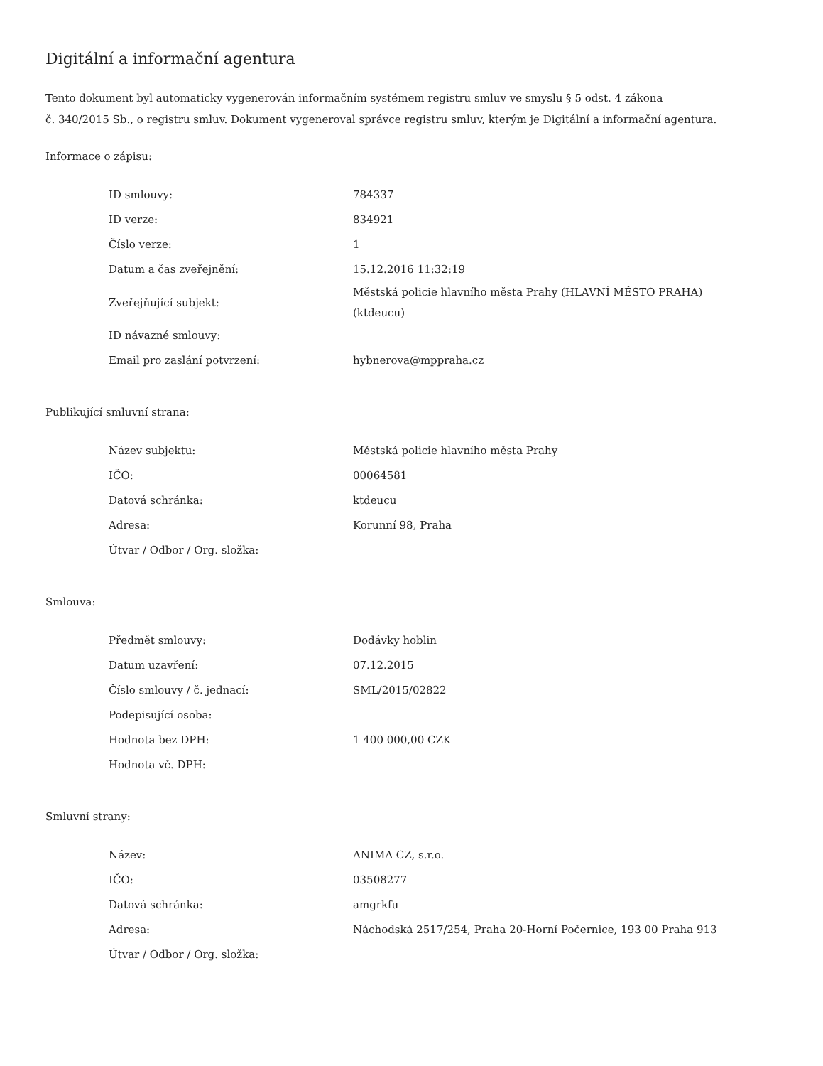Digitální a informační agentura
Tento dokument byl automaticky vygenerován informačním systémem registru smluv ve smyslu § 5 odst. 4 zákona
č. 340/2015 Sb., o registru smluv. Dokument vygeneroval správce registru smluv, kterým je Digitální a informační agentura.
Informace o zápisu:
| ID smlouvy: | 784337 |
| ID verze: | 834921 |
| Číslo verze: | 1 |
| Datum a čas zveřejnění: | 15.12.2016 11:32:19 |
| Zveřejňující subjekt: | Městská policie hlavního města Prahy (HLAVNÍ MĚSTO PRAHA) (ktdeucu) |
| ID návazné smlouvy: | |
| Email pro zaslání potvrzení: | hybnerova@mppraha.cz |
Publikující smluvní strana:
| Název subjektu: | Městská policie hlavního města Prahy |
| IČO: | 00064581 |
| Datová schránka: | ktdeucu |
| Adresa: | Korunní 98, Praha |
| Útvar / Odbor / Org. složka: | |
Smlouva:
| Předmět smlouvy: | Dodávky hoblin |
| Datum uzavření: | 07.12.2015 |
| Číslo smlouvy / č. jednací: | SML/2015/02822 |
| Podepisující osoba: | |
| Hodnota bez DPH: | 1 400 000,00 CZK |
| Hodnota vč. DPH: | |
Smluvní strany:
| Název: | ANIMA CZ, s.r.o. |
| IČO: | 03508277 |
| Datová schránka: | amgrkfu |
| Adresa: | Náchodská 2517/254, Praha 20-Horní Počernice, 193 00 Praha 913 |
| Útvar / Odbor / Org. složka: | |